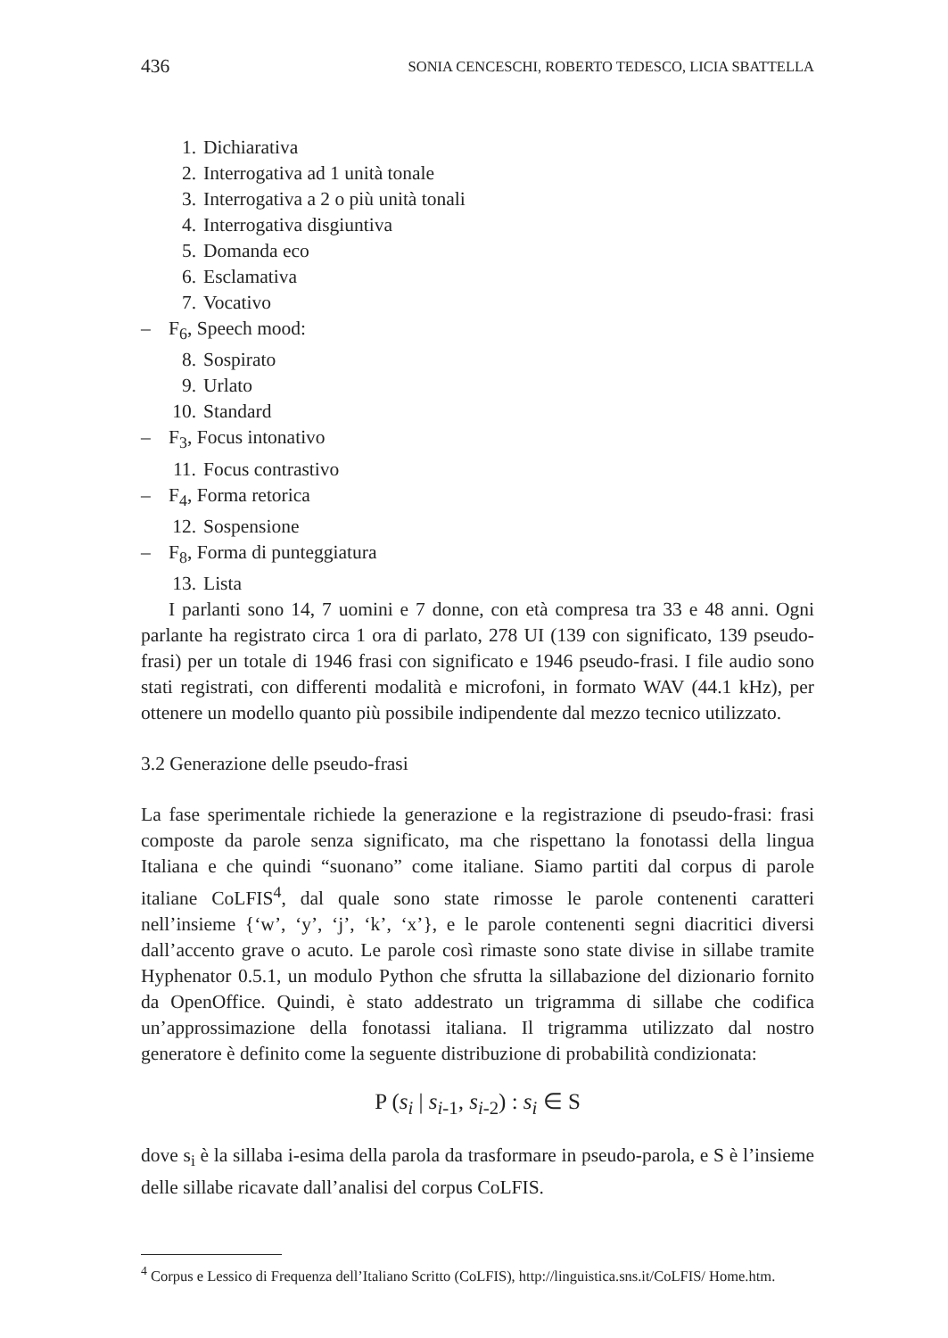436 SONIA CENCESCHI, ROBERTO TEDESCO, LICIA SBATTELLA
1. Dichiarativa
2. Interrogativa ad 1 unità tonale
3. Interrogativa a 2 o più unità tonali
4. Interrogativa disgiuntiva
5. Domanda eco
6. Esclamativa
7. Vocativo
– F<sub>6</sub>, Speech mood:
8. Sospirato
9. Urlato
10. Standard
– F<sub>3</sub>, Focus intonativo
11. Focus contrastivo
– F<sub>4</sub>, Forma retorica
12. Sospensione
– F<sub>8</sub>, Forma di punteggiatura
13. Lista
I parlanti sono 14, 7 uomini e 7 donne, con età compresa tra 33 e 48 anni. Ogni parlante ha registrato circa 1 ora di parlato, 278 UI (139 con significato, 139 pseudo-frasi) per un totale di 1946 frasi con significato e 1946 pseudo-frasi. I file audio sono stati registrati, con differenti modalità e microfoni, in formato WAV (44.1 kHz), per ottenere un modello quanto più possibile indipendente dal mezzo tecnico utilizzato.
3.2 Generazione delle pseudo-frasi
La fase sperimentale richiede la generazione e la registrazione di pseudo-frasi: frasi composte da parole senza significato, ma che rispettano la fonotassi della lingua Italiana e che quindi “suonano” come italiane. Siamo partiti dal corpus di parole italiane CoLFIS<sup>4</sup>, dal quale sono state rimosse le parole contenenti caratteri nell’insieme {‘w’, ‘y’, ‘j’, ‘k’, ‘x’}, e le parole contenenti segni diacritici diversi dall’accento grave o acuto. Le parole così rimaste sono state divise in sillabe tramite Hyphenator 0.5.1, un modulo Python che sfrutta la sillabazione del dizionario fornito da OpenOffice. Quindi, è stato addestrato un trigramma di sillabe che codifica un’approssimazione della fonotassi italiana. Il trigramma utilizzato dal nostro generatore è definito come la seguente distribuzione di probabilità condizionata:
P (s<sub>i</sub> | s<sub>i</sub><sub>-1</sub>, s<sub>i</sub><sub>-2</sub>) : s<sub>i</sub> ∈ S
dove s<sub>i</sub> è la sillaba i-esima della parola da trasformare in pseudo-parola, e S è l’insieme delle sillabe ricavate dall’analisi del corpus CoLFIS.
<sup>4</sup> Corpus e Lessico di Frequenza dell’Italiano Scritto (CoLFIS), http://linguistica.sns.it/CoLFIS/ Home.htm.